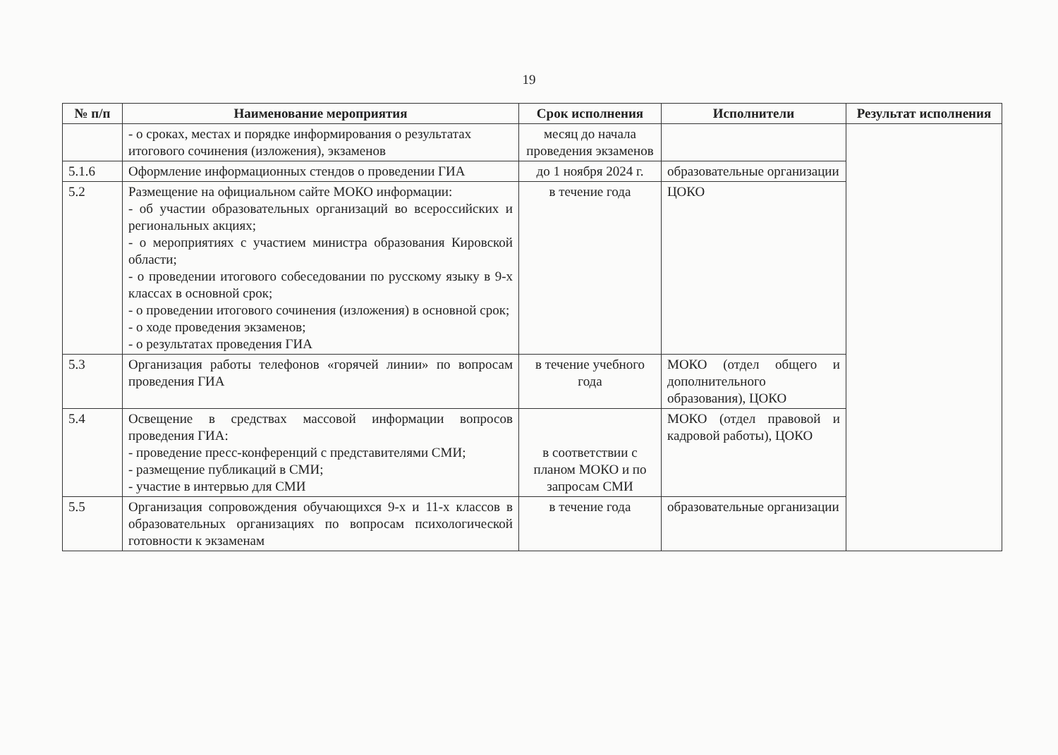19
| № п/п | Наименование мероприятия | Срок исполнения | Исполнители | Результат исполнения |
| --- | --- | --- | --- | --- |
| | - о сроках, местах и порядке информирования о результатах итогового сочинения (изложения), экзаменов | месяц до начала проведения экзаменов | | |
| 5.1.6 | Оформление информационных стендов о проведении ГИА | до 1 ноября 2024 г. | образовательные организации | |
| 5.2 | Размещение на официальном сайте МОКО информации: - об участии образовательных организаций во всероссийских и региональных акциях; - о мероприятиях с участием министра образования Кировской области; - о проведении итогового собеседовании по русскому языку в 9-х классах в основной срок; - о проведении итогового сочинения (изложения) в основной срок; - о ходе проведения экзаменов; - о результатах проведения ГИА | в течение года | ЦОКО | |
| 5.3 | Организация работы телефонов «горячей линии» по вопросам проведения ГИА | в течение учебного года | МОКО (отдел общего и дополнительного образования), ЦОКО | |
| 5.4 | Освещение в средствах массовой информации вопросов проведения ГИА: - проведение пресс-конференций с представителями СМИ; - размещение публикаций в СМИ; - участие в интервью для СМИ | в соответствии с планом МОКО и по запросам СМИ | МОКО (отдел правовой и кадровой работы), ЦОКО | |
| 5.5 | Организация сопровождения обучающихся 9-х и 11-х классов в образовательных организациях по вопросам психологической готовности к экзаменам | в течение года | образовательные организации | |